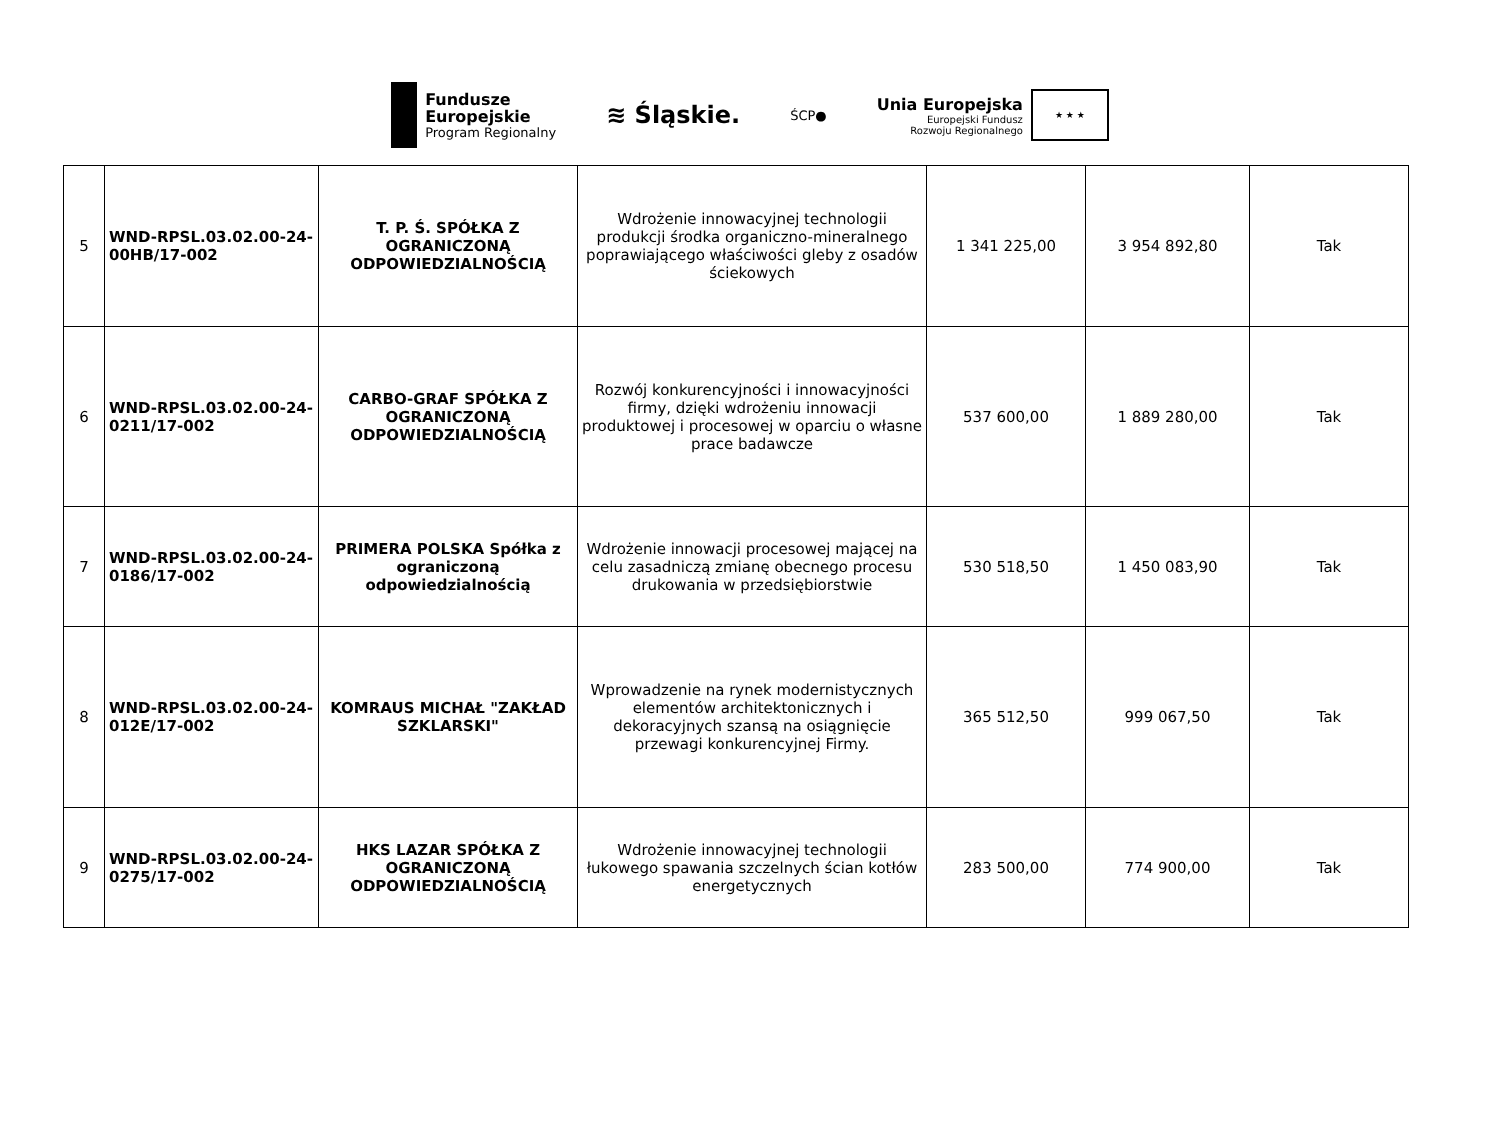Fundusze
Europejskie
Program Regionalny
≋ Śląskie.
ŚCP●
Unia Europejska
Europejski Fundusz
Rozwoju Regionalnego
★ ★ ★
| 5 | WND-RPSL.03.02.00-24-00HB/17-002 | T. P. Ś. SPÓŁKA Z OGRANICZONĄ ODPOWIEDZIALNOŚCIĄ | Wdrożenie innowacyjnej technologii produkcji środka organiczno-mineralnego poprawiającego właściwości gleby z osadów ściekowych | 1 341 225,00 | 3 954 892,80 | Tak |
| 6 | WND-RPSL.03.02.00-24-0211/17-002 | CARBO-GRAF SPÓŁKA Z OGRANICZONĄ ODPOWIEDZIALNOŚCIĄ | Rozwój konkurencyjności i innowacyjności firmy, dzięki wdrożeniu innowacji produktowej i procesowej w oparciu o własne prace badawcze | 537 600,00 | 1 889 280,00 | Tak |
| 7 | WND-RPSL.03.02.00-24-0186/17-002 | PRIMERA POLSKA Spółka z ograniczoną odpowiedzialnością | Wdrożenie innowacji procesowej mającej na celu zasadniczą zmianę obecnego procesu drukowania w przedsiębiorstwie | 530 518,50 | 1 450 083,90 | Tak |
| 8 | WND-RPSL.03.02.00-24-012E/17-002 | KOMRAUS MICHAŁ "ZAKŁAD SZKLARSKI" | Wprowadzenie na rynek modernistycznych elementów architektonicznych i dekoracyjnych szansą na osiągnięcie przewagi konkurencyjnej Firmy. | 365 512,50 | 999 067,50 | Tak |
| 9 | WND-RPSL.03.02.00-24-0275/17-002 | HKS LAZAR SPÓŁKA Z OGRANICZONĄ ODPOWIEDZIALNOŚCIĄ | Wdrożenie innowacyjnej technologii łukowego spawania szczelnych ścian kotłów energetycznych | 283 500,00 | 774 900,00 | Tak |